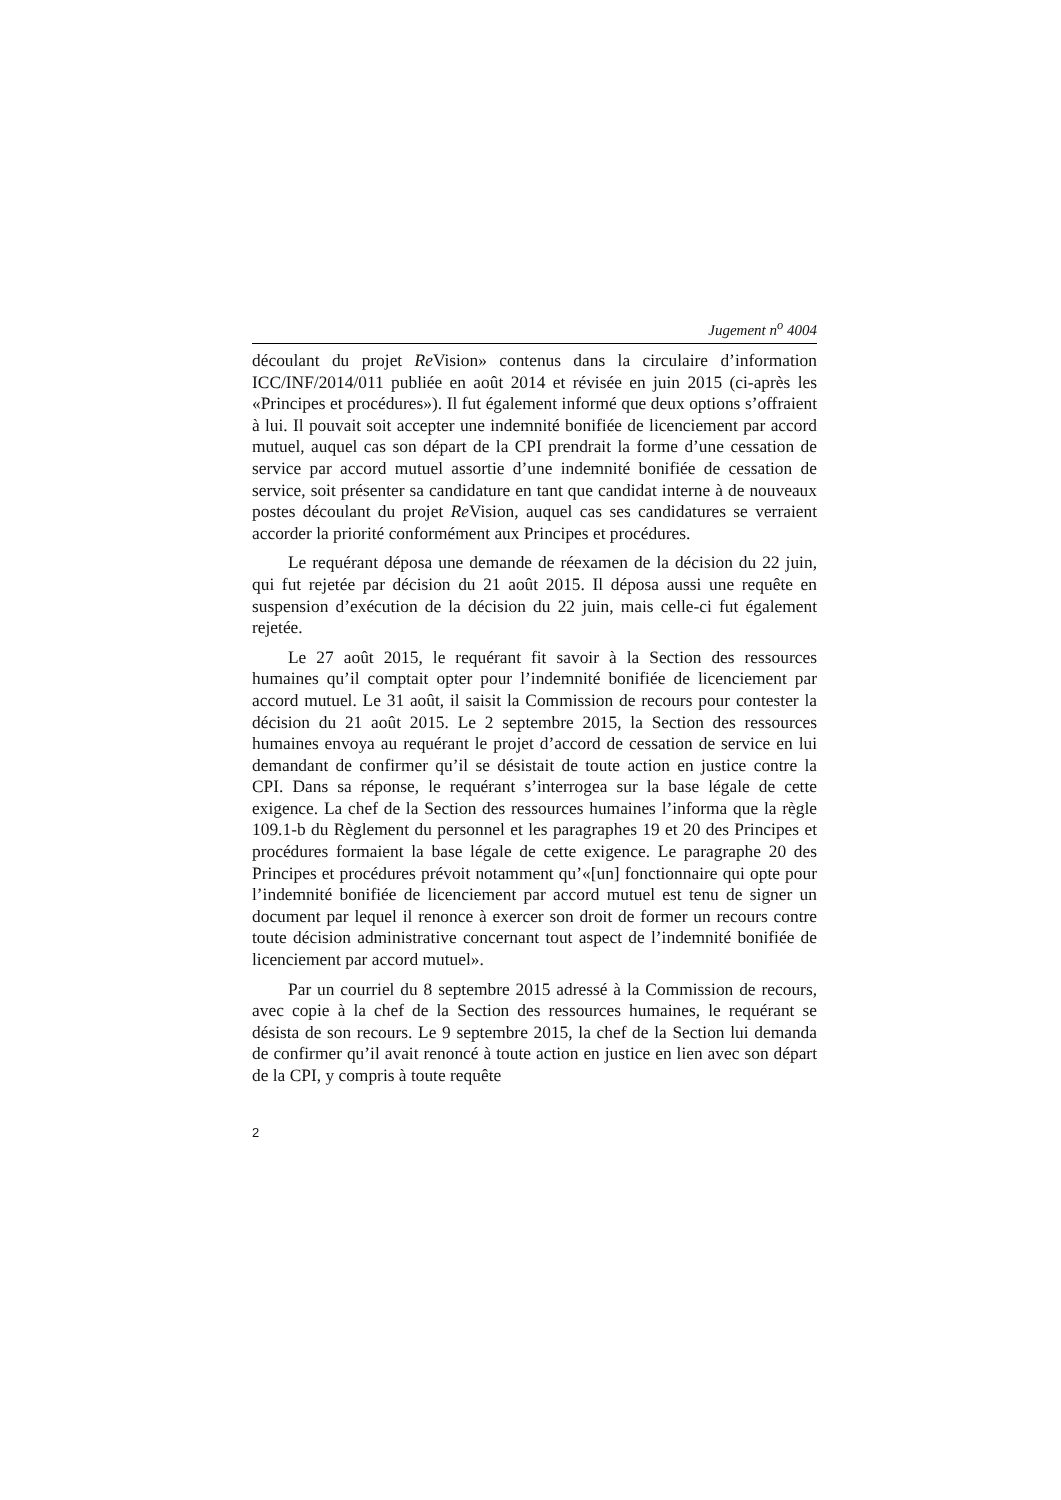Jugement n<sup>o</sup> 4004
découlant du projet Re Vision» contenus dans la circulaire d’information ICC/INF/2014/011 publiée en août 2014 et révisée en juin 2015 (ci-après les «Principes et procédures»). Il fut également informé que deux options s’offraient à lui. Il pouvait soit accepter une indemnité bonifiée de licenciement par accord mutuel, auquel cas son départ de la CPI prendrait la forme d’une cessation de service par accord mutuel assortie d’une indemnité bonifiée de cessation de service, soit présenter sa candidature en tant que candidat interne à de nouveaux postes découlant du projet Re Vision, auquel cas ses candidatures se verraient accorder la priorité conformément aux Principes et procédures.
Le requérant déposa une demande de réexamen de la décision du 22 juin, qui fut rejetée par décision du 21 août 2015. Il déposa aussi une requête en suspension d’exécution de la décision du 22 juin, mais celle-ci fut également rejetée.
Le 27 août 2015, le requérant fit savoir à la Section des ressources humaines qu’il comptait opter pour l’indemnité bonifiée de licenciement par accord mutuel. Le 31 août, il saisit la Commission de recours pour contester la décision du 21 août 2015. Le 2 septembre 2015, la Section des ressources humaines envoya au requérant le projet d’accord de cessation de service en lui demandant de confirmer qu’il se désistait de toute action en justice contre la CPI. Dans sa réponse, le requérant s’interrogea sur la base légale de cette exigence. La chef de la Section des ressources humaines l’informa que la règle 109.1-b du Règlement du personnel et les paragraphes 19 et 20 des Principes et procédures formaient la base légale de cette exigence. Le paragraphe 20 des Principes et procédures prévoit notamment qu’«[un] fonctionnaire qui opte pour l’indemnité bonifiée de licenciement par accord mutuel est tenu de signer un document par lequel il renonce à exercer son droit de former un recours contre toute décision administrative concernant tout aspect de l’indemnité bonifiée de licenciement par accord mutuel».
Par un courriel du 8 septembre 2015 adressé à la Commission de recours, avec copie à la chef de la Section des ressources humaines, le requérant se désista de son recours. Le 9 septembre 2015, la chef de la Section lui demanda de confirmer qu’il avait renoncé à toute action en justice en lien avec son départ de la CPI, y compris à toute requête
2